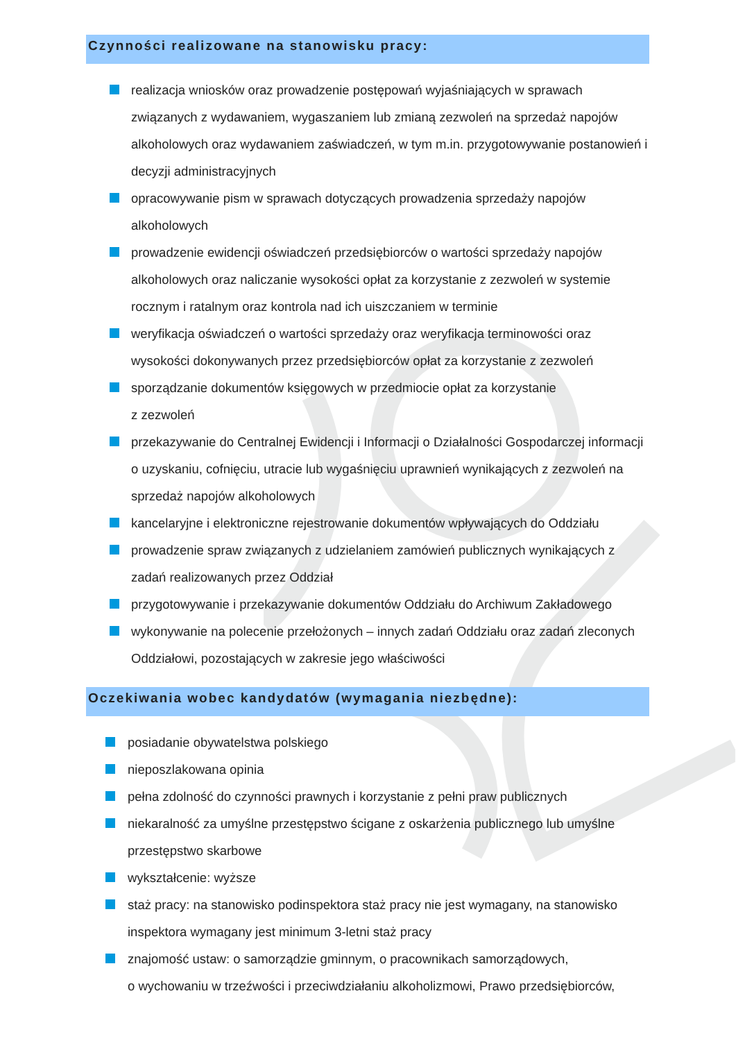Czynności realizowane na stanowisku pracy:
realizacja wniosków oraz prowadzenie postępowań wyjaśniających w sprawach związanych z wydawaniem, wygaszaniem lub zmianą zezwoleń na sprzedaż napojów alkoholowych oraz wydawaniem zaświadczeń, w tym m.in. przygotowywanie postanowień i decyzji administracyjnych
opracowywanie pism w sprawach dotyczących prowadzenia sprzedaży napojów alkoholowych
prowadzenie ewidencji oświadczeń przedsiębiorców o wartości sprzedaży napojów alkoholowych oraz naliczanie wysokości opłat za korzystanie z zezwoleń w systemie rocznym i ratalnym oraz kontrola nad ich uiszczaniem w terminie
weryfikacja oświadczeń o wartości sprzedaży oraz weryfikacja terminowości oraz wysokości dokonywanych przez przedsiębiorców opłat za korzystanie z zezwoleń
sporządzanie dokumentów księgowych w przedmiocie opłat za korzystanie
z zezwoleń
przekazywanie do Centralnej Ewidencji i Informacji o Działalności Gospodarczej informacji o uzyskaniu, cofnięciu, utracie lub wygaśnięciu uprawnień wynikających z zezwoleń na sprzedaż napojów alkoholowych
kancelaryjne i elektroniczne rejestrowanie dokumentów wpływających do Oddziału
prowadzenie spraw związanych z udzielaniem zamówień publicznych wynikających z zadań realizowanych przez Oddział
przygotowywanie i przekazywanie dokumentów Oddziału do Archiwum Zakładowego
wykonywanie na polecenie przełożonych – innych zadań Oddziału oraz zadań zleconych Oddziałowi, pozostających w zakresie jego właściwości
Oczekiwania wobec kandydatów (wymagania niezbędne):
posiadanie obywatelstwa polskiego
nieposzlakowana opinia
pełna zdolność do czynności prawnych i korzystanie z pełni praw publicznych
niekaralność za umyślne przestępstwo ścigane z oskarżenia publicznego lub umyślne przestępstwo skarbowe
wykształcenie: wyższe
staż pracy: na stanowisko podinspektora staż pracy nie jest wymagany, na stanowisko inspektora wymagany jest minimum 3-letni staż pracy
znajomość ustaw: o samorządzie gminnym, o pracownikach samorządowych,
o wychowaniu w trzeźwości i przeciwdziałaniu alkoholizmowi, Prawo przedsiębiorców,